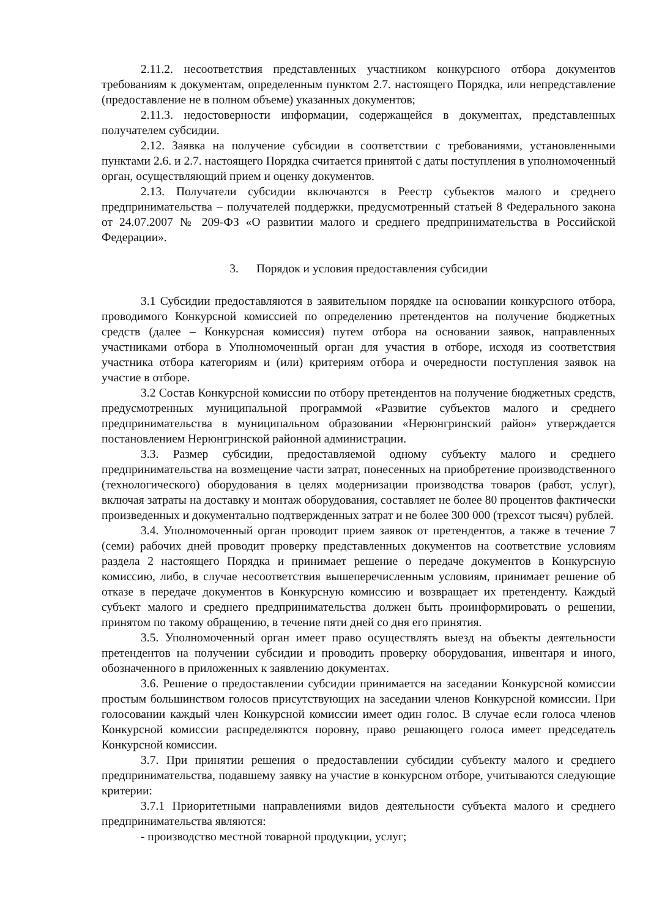2.11.2. несоответствия представленных участником конкурсного отбора документов требованиям к документам, определенным пунктом 2.7. настоящего Порядка, или непредставление (предоставление не в полном объеме) указанных документов;
2.11.3. недостоверности информации, содержащейся в документах, представленных получателем субсидии.
2.12. Заявка на получение субсидии в соответствии с требованиями, установленными пунктами 2.6. и 2.7. настоящего Порядка считается принятой с даты поступления в уполномоченный орган, осуществляющий прием и оценку документов.
2.13. Получатели субсидии включаются в Реестр субъектов малого и среднего предпринимательства – получателей поддержки, предусмотренный статьей 8 Федерального закона от 24.07.2007 № 209-ФЗ «О развитии малого и среднего предпринимательства в Российской Федерации».
3. Порядок и условия предоставления субсидии
3.1 Субсидии предоставляются в заявительном порядке на основании конкурсного отбора, проводимого Конкурсной комиссией по определению претендентов на получение бюджетных средств (далее – Конкурсная комиссия) путем отбора на основании заявок, направленных участниками отбора в Уполномоченный орган для участия в отборе, исходя из соответствия участника отбора категориям и (или) критериям отбора и очередности поступления заявок на участие в отборе.
3.2 Состав Конкурсной комиссии по отбору претендентов на получение бюджетных средств, предусмотренных муниципальной программой «Развитие субъектов малого и среднего предпринимательства в муниципальном образовании «Нерюнгринский район» утверждается постановлением Нерюнгринской районной администрации.
3.3. Размер субсидии, предоставляемой одному субъекту малого и среднего предпринимательства на возмещение части затрат, понесенных на приобретение производственного (технологического) оборудования в целях модернизации производства товаров (работ, услуг), включая затраты на доставку и монтаж оборудования, составляет не более 80 процентов фактически произведенных и документально подтвержденных затрат и не более 300 000 (трехсот тысяч) рублей.
3.4. Уполномоченный орган проводит прием заявок от претендентов, а также в течение 7 (семи) рабочих дней проводит проверку представленных документов на соответствие условиям раздела 2 настоящего Порядка и принимает решение о передаче документов в Конкурсную комиссию, либо, в случае несоответствия вышеперечисленным условиям, принимает решение об отказе в передаче документов в Конкурсную комиссию и возвращает их претенденту. Каждый субъект малого и среднего предпринимательства должен быть проинформировать о решении, принятом по такому обращению, в течение пяти дней со дня его принятия.
3.5. Уполномоченный орган имеет право осуществлять выезд на объекты деятельности претендентов на получении субсидии и проводить проверку оборудования, инвентаря и иного, обозначенного в приложенных к заявлению документах.
3.6. Решение о предоставлении субсидии принимается на заседании Конкурсной комиссии простым большинством голосов присутствующих на заседании членов Конкурсной комиссии. При голосовании каждый член Конкурсной комиссии имеет один голос. В случае если голоса членов Конкурсной комиссии распределяются поровну, право решающего голоса имеет председатель Конкурсной комиссии.
3.7. При принятии решения о предоставлении субсидии субъекту малого и среднего предпринимательства, подавшему заявку на участие в конкурсном отборе, учитываются следующие критерии:
3.7.1 Приоритетными направлениями видов деятельности субъекта малого и среднего предпринимательства являются:
- производство местной товарной продукции, услуг;